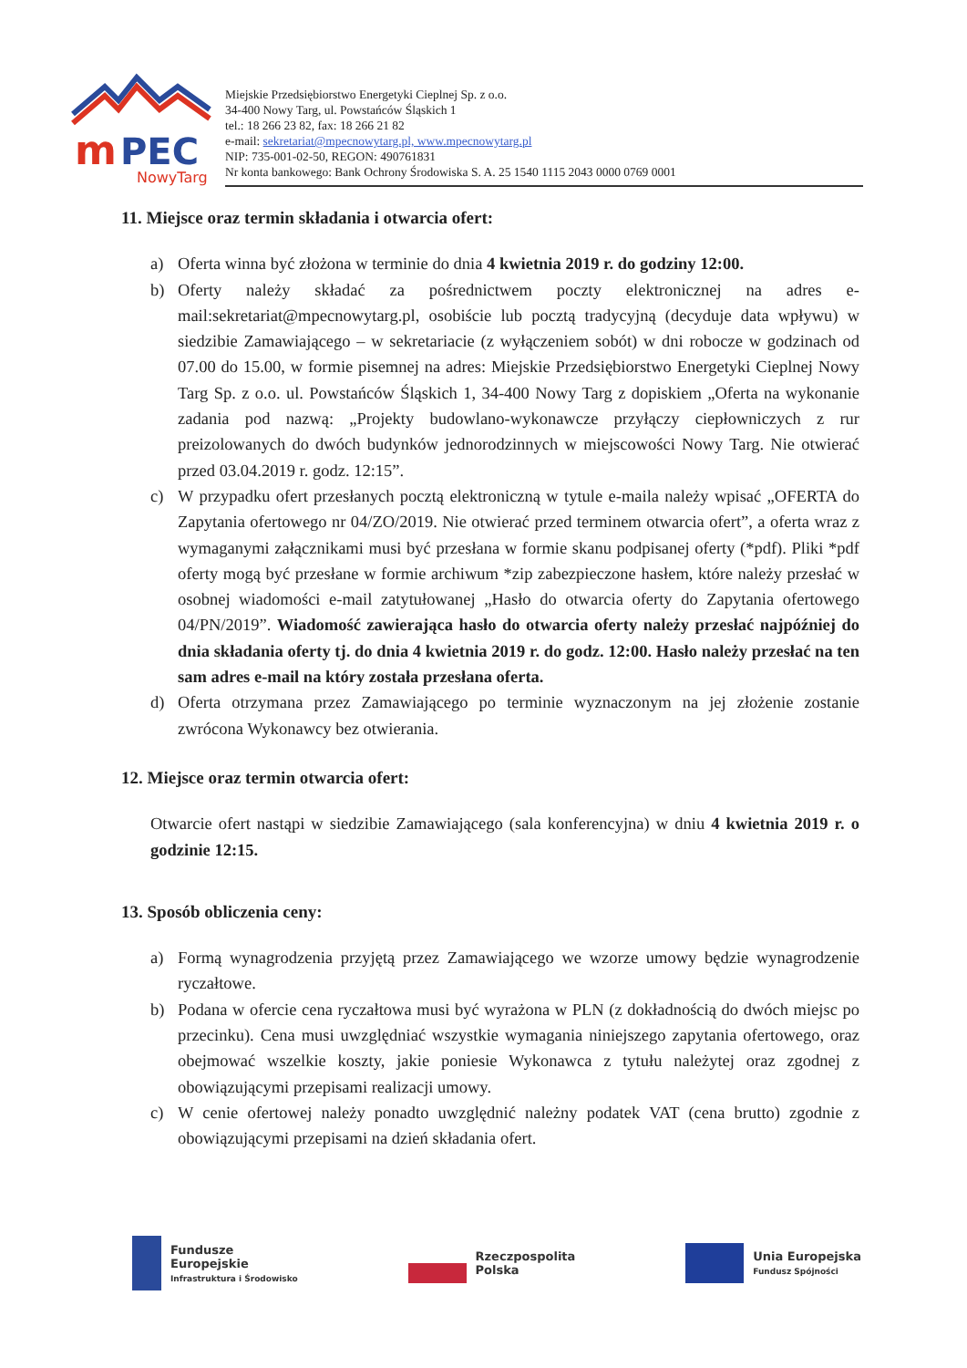m
PEC
NowyTarg
Miejskie Przedsiębiorstwo Energetyki Cieplnej Sp. z o.o.
34-400 Nowy Targ, ul. Powstańców Śląskich 1
tel.: 18 266 23 82, fax: 18 266 21 82
e-mail: sekretariat@mpecnowytarg.pl, www.mpecnowytarg.pl
NIP: 735-001-02-50, REGON: 490761831
Nr konta bankowego: Bank Ochrony Środowiska S. A. 25 1540 1115 2043 0000 0769 0001
11. Miejsce oraz termin składania i otwarcia ofert:
a) Oferta winna być złożona w terminie do dnia 4 kwietnia 2019 r. do godziny 12:00.
b) Oferty należy składać za pośrednictwem poczty elektronicznej na adres e-mail:sekretariat@mpecnowytarg.pl, osobiście lub pocztą tradycyjną (decyduje data wpływu) w siedzibie Zamawiającego – w sekretariacie (z wyłączeniem sobót) w dni robocze w godzinach od 07.00 do 15.00, w formie pisemnej na adres: Miejskie Przedsiębiorstwo Energetyki Cieplnej Nowy Targ Sp. z o.o. ul. Powstańców Śląskich 1, 34-400 Nowy Targ z dopiskiem „Oferta na wykonanie zadania pod nazwą: „Projekty budowlano-wykonawcze przyłączy ciepłowniczych z rur preizolowanych do dwóch budynków jednorodzinnych w miejscowości Nowy Targ. Nie otwierać przed 03.04.2019 r. godz. 12:15”.
c) W przypadku ofert przesłanych pocztą elektroniczną w tytule e-maila należy wpisać „OFERTA do Zapytania ofertowego nr 04/ZO/2019. Nie otwierać przed terminem otwarcia ofert”, a oferta wraz z wymaganymi załącznikami musi być przesłana w formie skanu podpisanej oferty (*pdf). Pliki *pdf oferty mogą być przesłane w formie archiwum *zip zabezpieczone hasłem, które należy przesłać w osobnej wiadomości e-mail zatytułowanej „Hasło do otwarcia oferty do Zapytania ofertowego 04/PN/2019”. Wiadomość zawierająca hasło do otwarcia oferty należy przesłać najpóźniej do dnia składania oferty tj. do dnia 4 kwietnia 2019 r. do godz. 12:00. Hasło należy przesłać na ten sam adres e-mail na który została przesłana oferta.
d) Oferta otrzymana przez Zamawiającego po terminie wyznaczonym na jej złożenie zostanie zwrócona Wykonawcy bez otwierania.
12. Miejsce oraz termin otwarcia ofert:
Otwarcie ofert nastąpi w siedzibie Zamawiającego (sala konferencyjna) w dniu 4 kwietnia 2019 r. o godzinie 12:15.
13. Sposób obliczenia ceny:
a) Formą wynagrodzenia przyjętą przez Zamawiającego we wzorze umowy będzie wynagrodzenie ryczałtowe.
b) Podana w ofercie cena ryczałtowa musi być wyrażona w PLN (z dokładnością do dwóch miejsc po przecinku). Cena musi uwzględniać wszystkie wymagania niniejszego zapytania ofertowego, oraz obejmować wszelkie koszty, jakie poniesie Wykonawca z tytułu należytej oraz zgodnej z obowiązującymi przepisami realizacji umowy.
c) W cenie ofertowej należy ponadto uwzględnić należny podatek VAT (cena brutto) zgodnie z obowiązującymi przepisami na dzień składania ofert.
Fundusze
Europejskie
Infrastruktura i Środowisko
Rzeczpospolita
Polska
Unia Europejska
Fundusz Spójności